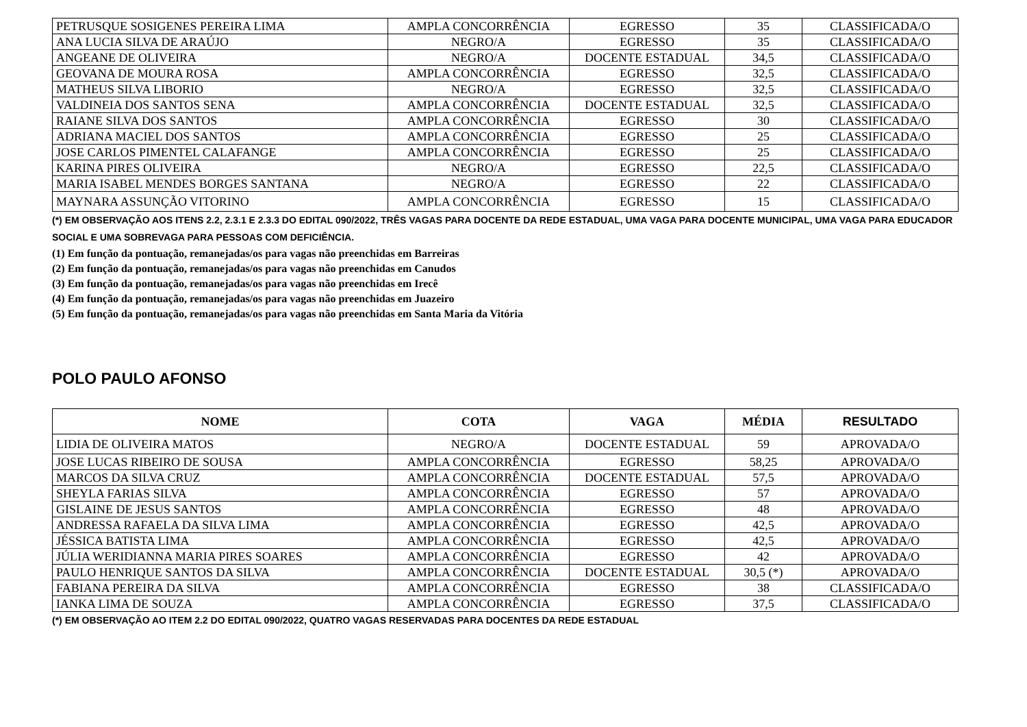| PETRUSQUE SOSIGENES PEREIRA LIMA | AMPLA CONCORRÊNCIA | EGRESSO | 35 | CLASSIFICADA/O |
| ANA LUCIA SILVA DE ARAÚJO | NEGRO/A | EGRESSO | 35 | CLASSIFICADA/O |
| ANGEANE DE OLIVEIRA | NEGRO/A | DOCENTE ESTADUAL | 34,5 | CLASSIFICADA/O |
| GEOVANA DE MOURA ROSA | AMPLA CONCORRÊNCIA | EGRESSO | 32,5 | CLASSIFICADA/O |
| MATHEUS SILVA LIBORIO | NEGRO/A | EGRESSO | 32,5 | CLASSIFICADA/O |
| VALDINEIA DOS SANTOS SENA | AMPLA CONCORRÊNCIA | DOCENTE ESTADUAL | 32,5 | CLASSIFICADA/O |
| RAIANE SILVA DOS SANTOS | AMPLA CONCORRÊNCIA | EGRESSO | 30 | CLASSIFICADA/O |
| ADRIANA MACIEL DOS SANTOS | AMPLA CONCORRÊNCIA | EGRESSO | 25 | CLASSIFICADA/O |
| JOSE CARLOS PIMENTEL CALAFANGE | AMPLA CONCORRÊNCIA | EGRESSO | 25 | CLASSIFICADA/O |
| KARINA PIRES OLIVEIRA | NEGRO/A | EGRESSO | 22,5 | CLASSIFICADA/O |
| MARIA ISABEL MENDES BORGES SANTANA | NEGRO/A | EGRESSO | 22 | CLASSIFICADA/O |
| MAYNARA ASSUNÇÃO VITORINO | AMPLA CONCORRÊNCIA | EGRESSO | 15 | CLASSIFICADA/O |
(*) EM OBSERVAÇÃO AOS ITENS 2.2, 2.3.1 E 2.3.3 DO EDITAL 090/2022, TRÊS VAGAS PARA DOCENTE DA REDE ESTADUAL, UMA VAGA PARA DOCENTE MUNICIPAL, UMA VAGA PARA EDUCADOR SOCIAL E UMA SOBREVAGA PARA PESSOAS COM DEFICIÊNCIA.
(1) Em função da pontuação, remanejadas/os para vagas não preenchidas em Barreiras
(2) Em função da pontuação, remanejadas/os para vagas não preenchidas em Canudos
(3) Em função da pontuação, remanejadas/os para vagas não preenchidas em Irecê
(4) Em função da pontuação, remanejadas/os para vagas não preenchidas em Juazeiro
(5) Em função da pontuação, remanejadas/os para vagas não preenchidas em Santa Maria da Vitória
POLO PAULO AFONSO
| NOME | COTA | VAGA | MÉDIA | RESULTADO |
| --- | --- | --- | --- | --- |
| LIDIA DE OLIVEIRA MATOS | NEGRO/A | DOCENTE ESTADUAL | 59 | APROVADA/O |
| JOSE LUCAS RIBEIRO DE SOUSA | AMPLA CONCORRÊNCIA | EGRESSO | 58,25 | APROVADA/O |
| MARCOS DA SILVA CRUZ | AMPLA CONCORRÊNCIA | DOCENTE ESTADUAL | 57,5 | APROVADA/O |
| SHEYLA FARIAS SILVA | AMPLA CONCORRÊNCIA | EGRESSO | 57 | APROVADA/O |
| GISLAINE DE JESUS SANTOS | AMPLA CONCORRÊNCIA | EGRESSO | 48 | APROVADA/O |
| ANDRESSA RAFAELA DA SILVA LIMA | AMPLA CONCORRÊNCIA | EGRESSO | 42,5 | APROVADA/O |
| JÉSSICA BATISTA LIMA | AMPLA CONCORRÊNCIA | EGRESSO | 42,5 | APROVADA/O |
| JÚLIA WERIDIANNA MARIA PIRES SOARES | AMPLA CONCORRÊNCIA | EGRESSO | 42 | APROVADA/O |
| PAULO HENRIQUE SANTOS DA SILVA | AMPLA CONCORRÊNCIA | DOCENTE ESTADUAL | 30,5 (*) | APROVADA/O |
| FABIANA PEREIRA DA SILVA | AMPLA CONCORRÊNCIA | EGRESSO | 38 | CLASSIFICADA/O |
| IANKA LIMA DE SOUZA | AMPLA CONCORRÊNCIA | EGRESSO | 37,5 | CLASSIFICADA/O |
(*) EM OBSERVAÇÃO AO ITEM 2.2 DO EDITAL 090/2022, QUATRO VAGAS RESERVADAS PARA DOCENTES DA REDE ESTADUAL